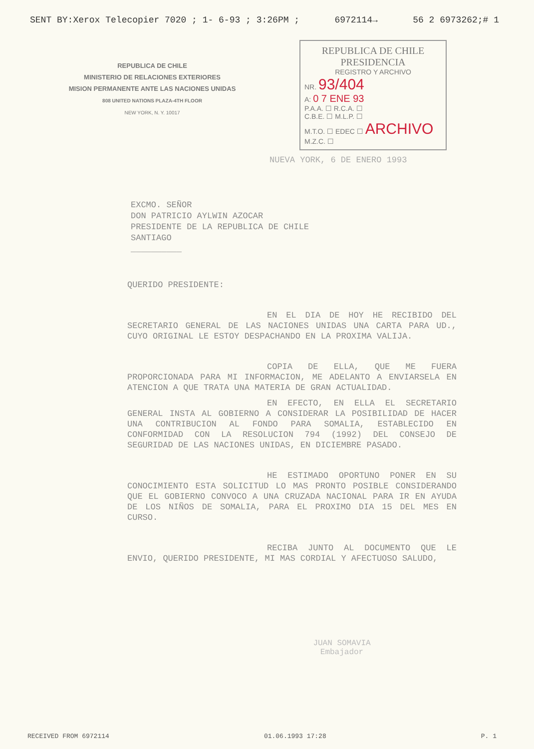SENT BY:Xerox Telecopier 7020 ; 1- 6-93 ; 3:26PM ; 6972114→ 56 2 6973262;# 1
REPUBLICA DE CHILE
MINISTERIO DE RELACIONES EXTERIORES
MISION PERMANENTE ANTE LAS NACIONES UNIDAS
808 UNITED NATIONS PLAZA-4TH FLOOR
NEW YORK, N. Y. 10017
REPUBLICA DE CHILE
PRESIDENCIA
REGISTRO Y ARCHIVO
NR. 93/404
A: 0 7 ENE 93
P.A.A. ☐ R.C.A. ☐
C.B.E. ☐ M.L.P. ☐
M.T.O. ☐ EDEC ☐ ARCHIVO
M.Z.C. ☐
NUEVA YORK, 6 DE ENERO 1993
EXCMO. SEÑOR
DON PATRICIO AYLWIN AZOCAR
PRESIDENTE DE LA REPUBLICA DE CHILE
SANTIAGO
__________
QUERIDO PRESIDENTE:
EN EL DIA DE HOY HE RECIBIDO DEL SECRETARIO GENERAL DE LAS NACIONES UNIDAS UNA CARTA PARA UD., CUYO ORIGINAL LE ESTOY DESPACHANDO EN LA PROXIMA VALIJA.
COPIA DE ELLA, QUE ME FUERA PROPORCIONADA PARA MI INFORMACION, ME ADELANTO A ENVIARSELA EN ATENCION A QUE TRATA UNA MATERIA DE GRAN ACTUALIDAD.
EN EFECTO, EN ELLA EL SECRETARIO GENERAL INSTA AL GOBIERNO A CONSIDERAR LA POSIBILIDAD DE HACER UNA CONTRIBUCION AL FONDO PARA SOMALIA, ESTABLECIDO EN CONFORMIDAD CON LA RESOLUCION 794 (1992) DEL CONSEJO DE SEGURIDAD DE LAS NACIONES UNIDAS, EN DICIEMBRE PASADO.
HE ESTIMADO OPORTUNO PONER EN SU CONOCIMIENTO ESTA SOLICITUD LO MAS PRONTO POSIBLE CONSIDERANDO QUE EL GOBIERNO CONVOCO A UNA CRUZADA NACIONAL PARA IR EN AYUDA DE LOS NIÑOS DE SOMALIA, PARA EL PROXIMO DIA 15 DEL MES EN CURSO.
RECIBA JUNTO AL DOCUMENTO QUE LE ENVIO, QUERIDO PRESIDENTE, MI MAS CORDIAL Y AFECTUOSO SALUDO,
JUAN SOMAVIA
Embajador
RECEIVED FROM 6972114 01.06.1993 17:28 P. 1